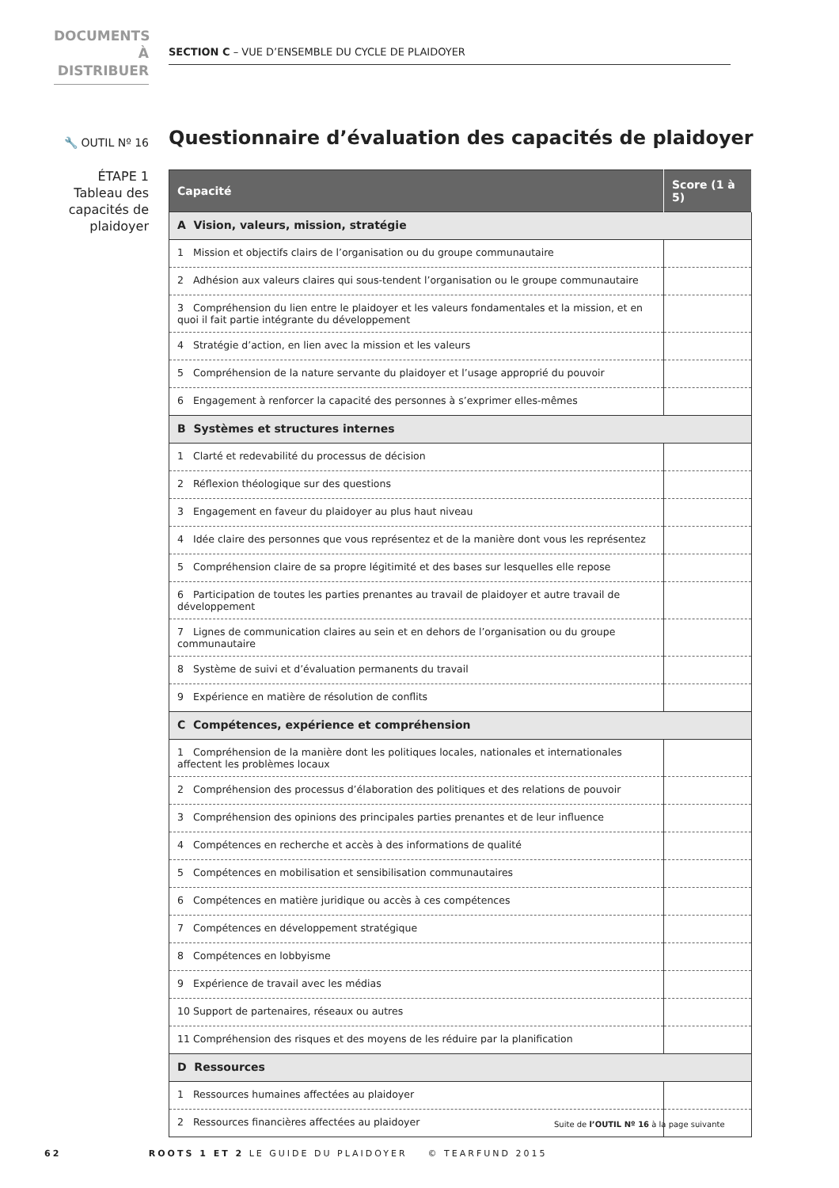DOCUMENTS
À DISTRIBUER
SECTION C – VUE D’ENSEMBLE DU CYCLE DE PLAIDOYER
🔧 OUTIL Nº 16
Questionnaire d’évaluation des capacités de plaidoyer
ÉTAPE 1
Tableau des capacités de plaidoyer
| Capacité | Score (1 à 5) |
| --- | --- |
| A Vision, valeurs, mission, stratégie | |
| 1 Mission et objectifs clairs de l’organisation ou du groupe communautaire | |
| 2 Adhésion aux valeurs claires qui sous-tendent l’organisation ou le groupe communautaire | |
| 3 Compréhension du lien entre le plaidoyer et les valeurs fondamentales et la mission, et en quoi il fait partie intégrante du développement | |
| 4 Stratégie d’action, en lien avec la mission et les valeurs | |
| 5 Compréhension de la nature servante du plaidoyer et l’usage approprié du pouvoir | |
| 6 Engagement à renforcer la capacité des personnes à s’exprimer elles-mêmes | |
| B Systèmes et structures internes | |
| 1 Clarté et redevabilité du processus de décision | |
| 2 Réflexion théologique sur des questions | |
| 3 Engagement en faveur du plaidoyer au plus haut niveau | |
| 4 Idée claire des personnes que vous représentez et de la manière dont vous les représentez | |
| 5 Compréhension claire de sa propre légitimité et des bases sur lesquelles elle repose | |
| 6 Participation de toutes les parties prenantes au travail de plaidoyer et autre travail de développement | |
| 7 Lignes de communication claires au sein et en dehors de l’organisation ou du groupe communautaire | |
| 8 Système de suivi et d’évaluation permanents du travail | |
| 9 Expérience en matière de résolution de conflits | |
| C Compétences, expérience et compréhension | |
| 1 Compréhension de la manière dont les politiques locales, nationales et internationales affectent les problèmes locaux | |
| 2 Compréhension des processus d’élaboration des politiques et des relations de pouvoir | |
| 3 Compréhension des opinions des principales parties prenantes et de leur influence | |
| 4 Compétences en recherche et accès à des informations de qualité | |
| 5 Compétences en mobilisation et sensibilisation communautaires | |
| 6 Compétences en matière juridique ou accès à ces compétences | |
| 7 Compétences en développement stratégique | |
| 8 Compétences en lobbyisme | |
| 9 Expérience de travail avec les médias | |
| 10 Support de partenaires, réseaux ou autres | |
| 11 Compréhension des risques et des moyens de les réduire par la planification | |
| D Ressources | |
| 1 Ressources humaines affectées au plaidoyer | |
| 2 Ressources financières affectées au plaidoyer | |
Suite de l’OUTIL Nº 16 à la page suivante
62 ROOTS 1 ET 2 LE GUIDE DU PLAIDOYER © TEARFUND 2015